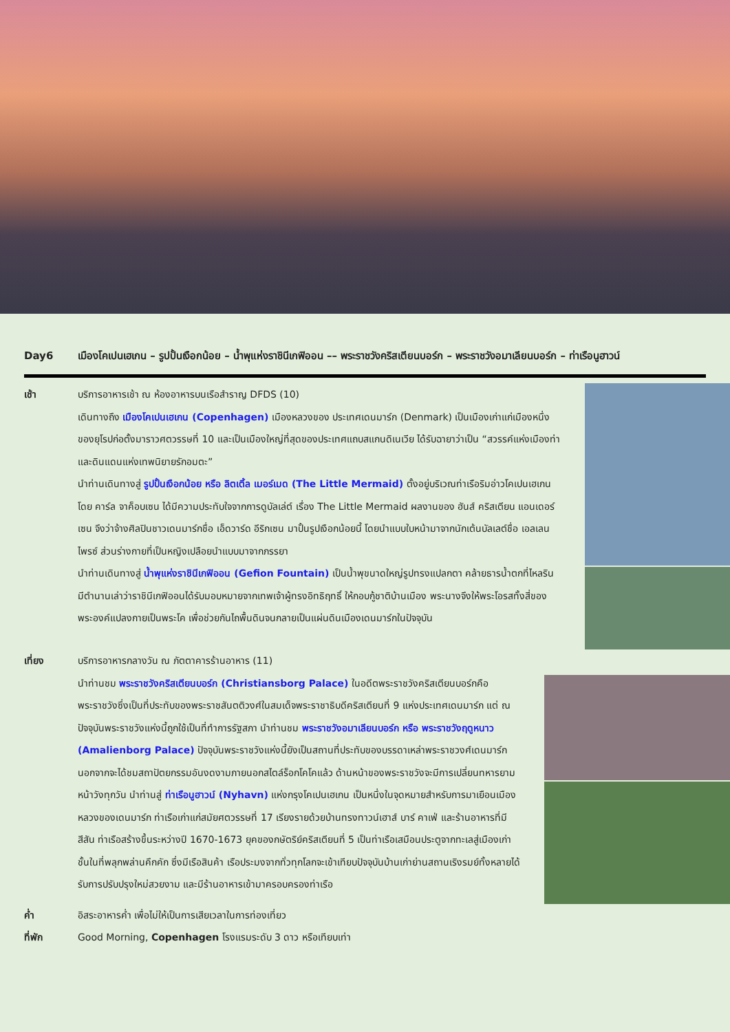Day6 เมืองโคเปนเฮเกน – รูปปั้นเงือกน้อย – น้ำพุแห่งราชินีเกฟิออน –– พระราชวังคริสเตียนบอร์ก – พระราชวังอมาเลียนบอร์ก – ท่าเรือนูฮาวน์
เช้า บริการอาหารเช้า ณ ห้องอาหารบนเรือสำราญ DFDS (10)
เดินทางถึง เมืองโคเปนเฮเกน (Copenhagen) เมืองหลวงของ ประเทศเดนมาร์ก (Denmark) เป็นเมืองเก่าแก่เมืองหนึ่งของยุโรปก่อตั้งมาราวศตวรรษที่ 10 และเป็นเมืองใหญ่ที่สุดของประเทศแถบสแกนดิเนเวีย ได้รับฉายาว่าเป็น “สวรรค์แห่งเมืองท่า และดินแดนแห่งเทพนิยายรักอมตะ”
นำท่านเดินทางสู่ รูปปั้นเงือกน้อย หรือ ลิตเติ้ล เมอร์เมด (The Little Mermaid) ตั้งอยู่บริเวณท่าเรือริมอ่าวโคเปนเฮเกน โดย คาร์ล จาค็อบเซน ได้มีความประทับใจจากการดูบัลเล่ต์ เรื่อง The Little Mermaid ผลงานของ ฮันส์ คริสเตียน แอนเดอร์เซน จึงว่าจ้างศิลปินชาวเดนมาร์กชื่อ เอ็ดวาร์ด อีริกเซน มาปั้นรูปเงือกน้อยนี้ โดยนำแบบใบหน้ามาจากนักเต้นบัลเลต์ชื่อ เอลเลน ไพรซ์ ส่วนร่างกายที่เป็นหญิงเปลือยนำแบบมาจากภรรยา
นำท่านเดินทางสู่ น้ำพุแห่งราชินีเกฟิออน (Gefion Fountain) เป็นน้ำพุขนาดใหญ่รูปทรงแปลกตา คล้ายธารน้ำตกที่ไหลริน มีตำนานเล่าว่าราชินีเกฟิออนได้รับมอบหมายจากเทพเจ้าผู้ทรงอิทธิฤทธิ์ ให้กอบกู้ชาติบ้านเมือง พระนางจึงให้พระโอรสทั้งสี่ของพระองค์แปลงกายเป็นพระโค เพื่อช่วยกันไถพื้นดินจนกลายเป็นแผ่นดินเมืองเดนมาร์กในปัจจุบัน
เที่ยง บริการอาหารกลางวัน ณ ภัตตาคารร้านอาหาร (11)
นำท่านชม พระราชวังคริสเตียนบอร์ก (Christiansborg Palace) ในอดีตพระราชวังคริสเตียนบอร์กคือพระราชวังซึ่งเป็นที่ประทับของพระราชสันตติวงศ์ในสมเด็จพระราชาธิบดีคริสเตียนที่ 9 แห่งประเทศเดนมาร์ก แต่ ณ ปัจจุบันพระราชวังแห่งนี้ถูกใช้เป็นที่ทำการรัฐสภา นำท่านชม พระราชวังอมาเลียนบอร์ก หรือ พระราชวังฤดูหนาว (Amalienborg Palace) ปัจจุบันพระราชวังแห่งนี้ยังเป็นสถานที่ประทับของบรรดาเหล่าพระราชวงศ์เดนมาร์ก นอกจากจะได้ชมสถาปัตยกรรมอันงดงามภายนอกสไตล์ร็อกโคโคแล้ว ด้านหน้าของพระราชวังจะมีการเปลี่ยนทหารยามหน้าวังทุกวัน นำท่านสู่ ท่าเรือนูฮาวน์ (Nyhavn) แห่งกรุงโคเปนเฮเกน เป็นหนึ่งในจุดหมายสำหรับการมาเยือนเมืองหลวงของเดนมาร์ก ท่าเรือเก่าแก่สมัยศตวรรษที่ 17 เรียงรายด้วยบ้านทรงทาวน์เฮาส์ บาร์ คาเฟ่ และร้านอาหารที่มีสีสัน ท่าเรือสร้างขึ้นระหว่างปี 1670-1673 ยุคของกษัตริย์คริสเตียนที่ 5 เป็นท่าเรือเสมือนประตูจากทะเลสู่เมืองเก่าชั้นในที่พลุกพล่านคึกคัก ซึ่งมีเรือสินค้า เรือประมงจากทั่วทุกโลกจะเข้าเทียบปัจจุบันบ้านเก่าย่านสถานเริงรมย์ทั้งหลายได้รับการปรับปรุงใหม่สวยงาม และมีร้านอาหารเข้ามาครอบครองท่าเรือ
ค่ำ อิสระอาหารค่ำ เพื่อไม่ให้เป็นการเสียเวลาในการท่องเที่ยว
ที่พัก Good Morning, Copenhagen โรงแรมระดับ 3 ดาว หรือเทียบเท่า